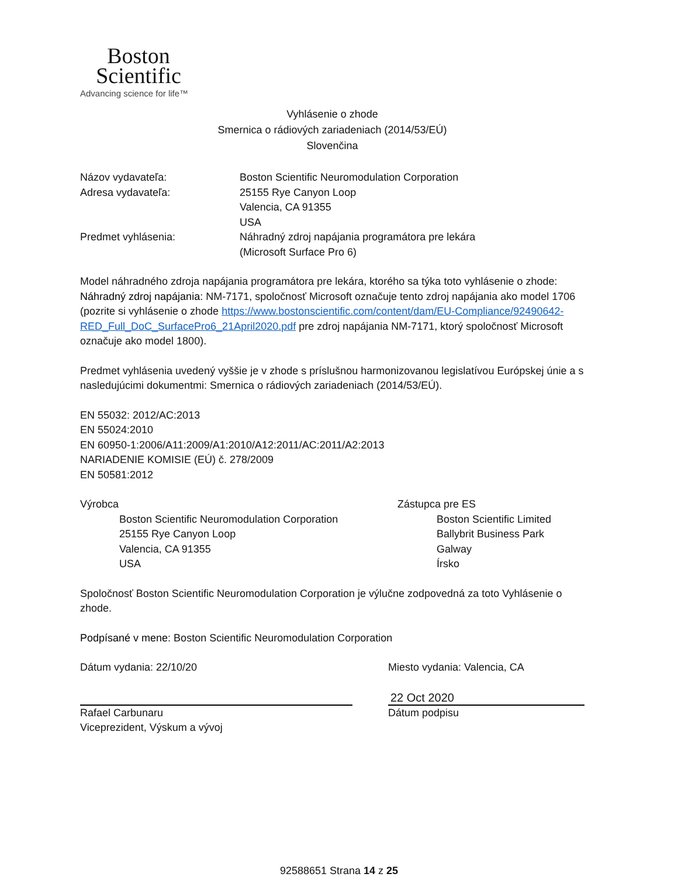Boston
Scientific
Advancing science for life™
Vyhlásenie o zhode
Smernica o rádiových zariadeniach (2014/53/EÚ)
Slovenčina
Názov vydavateľa: Boston Scientific Neuromodulation Corporation
Adresa vydavateľa: 25155 Rye Canyon Loop
Valencia, CA 91355
USA
Predmet vyhlásenia: Náhradný zdroj napájania programátora pre lekára
(Microsoft Surface Pro 6)
Model náhradného zdroja napájania programátora pre lekára, ktorého sa týka toto vyhlásenie o zhode: Náhradný zdroj napájania: NM-7171, spoločnosť Microsoft označuje tento zdroj napájania ako model 1706 (pozrite si vyhlásenie o zhode https://www.bostonscientific.com/content/dam/EU-Compliance/92490642-RED_Full_DoC_SurfacePro6_21April2020.pdf pre zdroj napájania NM-7171, ktorý spoločnosť Microsoft označuje ako model 1800).
Predmet vyhlásenia uvedený vyššie je v zhode s príslušnou harmonizovanou legislatívou Európskej únie a s nasledujúcimi dokumentmi: Smernica o rádiových zariadeniach (2014/53/EÚ).
EN 55032: 2012/AC:2013
EN 55024:2010
EN 60950-1:2006/A11:2009/A1:2010/A12:2011/AC:2011/A2:2013
NARIADENIE KOMISIE (EÚ) č. 278/2009
EN 50581:2012
Výrobca
Boston Scientific Neuromodulation Corporation
25155 Rye Canyon Loop
Valencia, CA 91355
USA
Zástupca pre ES
Boston Scientific Limited
Ballybrit Business Park
Galway
Írsko
Spoločnosť Boston Scientific Neuromodulation Corporation je výlučne zodpovedná za toto Vyhlásenie o zhode.
Podpísané v mene: Boston Scientific Neuromodulation Corporation
Dátum vydania: 22/10/20
Rafael Carbunaru
Viceprezident, Výskum a vývoj
Miesto vydania: Valencia, CA
22 Oct 2020
Dátum podpisu
92588651 Strana 14 z 25